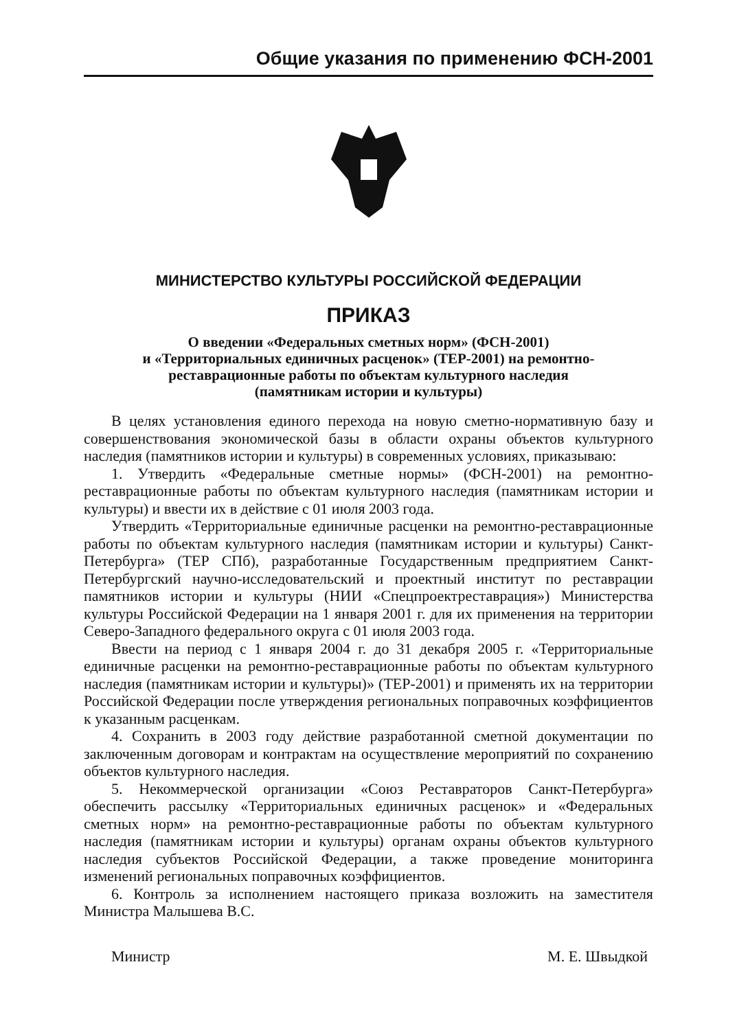Общие указания по применению ФСН-2001
МИНИСТЕРСТВО КУЛЬТУРЫ РОССИЙСКОЙ ФЕДЕРАЦИИ
ПРИКАЗ
О введении «Федеральных сметных норм» (ФСН-2001)
и «Территориальных единичных расценок» (ТЕР-2001) на ремонтно-
реставрационные работы по объектам культурного наследия
(памятникам истории и культуры)
В целях установления единого перехода на новую сметно-нормативную базу и совершенствования экономической базы в области охраны объектов культурного наследия (памятников истории и культуры) в современных условиях, приказываю:
1. Утвердить «Федеральные сметные нормы» (ФСН-2001) на ремонтно-реставрационные работы по объектам культурного наследия (памятникам истории и культуры) и ввести их в действие с 01 июля 2003 года.
Утвердить «Территориальные единичные расценки на ремонтно-реставрационные работы по объектам культурного наследия (памятникам истории и культуры) Санкт-Петербурга» (ТЕР СПб), разработанные Государственным предприятием Санкт-Петербургский научно-исследовательский и проектный институт по реставрации памятников истории и культуры (НИИ «Спецпроектреставрация») Министерства культуры Российской Федерации на 1 января 2001 г. для их применения на территории Северо-Западного федерального округа с 01 июля 2003 года.
Ввести на период с 1 января 2004 г. до 31 декабря 2005 г. «Территориальные единичные расценки на ремонтно-реставрационные работы по объектам культурного наследия (памятникам истории и культуры)» (ТЕР-2001) и применять их на территории Российской Федерации после утверждения региональных поправочных коэффициентов к указанным расценкам.
4. Сохранить в 2003 году действие разработанной сметной документации по заключенным договорам и контрактам на осуществление мероприятий по сохранению объектов культурного наследия.
5. Некоммерческой организации «Союз Реставраторов Санкт-Петербурга» обеспечить рассылку «Территориальных единичных расценок» и «Федеральных сметных норм» на ремонтно-реставрационные работы по объектам культурного наследия (памятникам истории и культуры) органам охраны объектов культурного наследия субъектов Российской Федерации, а также проведение мониторинга изменений региональных поправочных коэффициентов.
6. Контроль за исполнением настоящего приказа возложить на заместителя Министра Малышева В.С.
Министр М. Е. Швыдкой